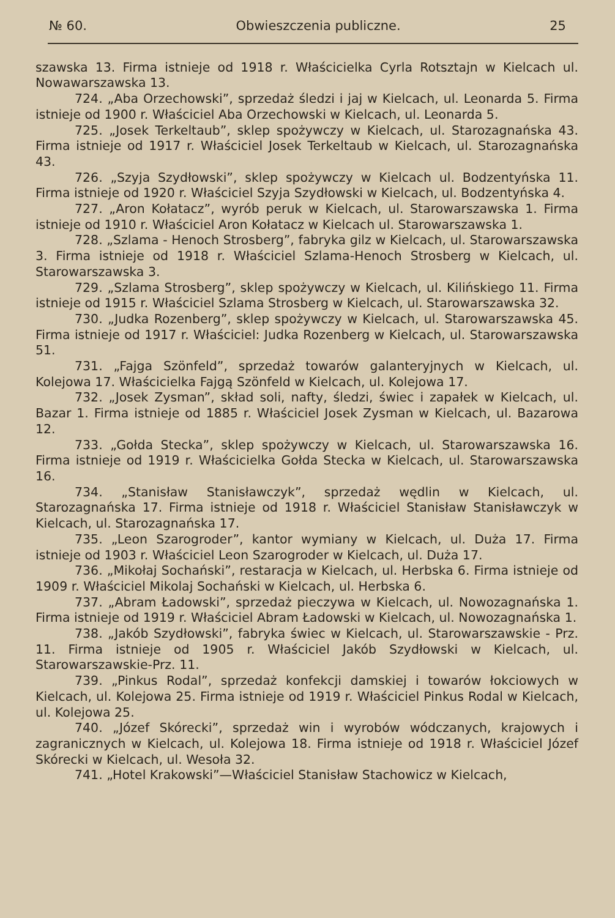№ 60. Obwieszczenia publiczne. 25
szawska 13. Firma istnieje od 1918 r. Właścicielka Cyrla Rotsztajn w Kielcach ul. Nowawarszawska 13.
724. „Aba Orzechowski”, sprzedaż śledzi i jaj w Kielcach, ul. Leonarda 5. Firma istnieje od 1900 r. Właściciel Aba Orzechowski w Kielcach, ul. Leonarda 5.
725. „Josek Terkeltaub”, sklep spożywczy w Kielcach, ul. Starozagnańska 43. Firma istnieje od 1917 r. Właściciel Josek Terkeltaub w Kielcach, ul. Starozagnańska 43.
726. „Szyja Szydłowski”, sklep spożywczy w Kielcach ul. Bodzentyńska 11. Firma istnieje od 1920 r. Właściciel Szyja Szydłowski w Kielcach, ul. Bodzentyńska 4.
727. „Aron Kołatacz”, wyrób peruk w Kielcach, ul. Starowarszawska 1. Firma istnieje od 1910 r. Właściciel Aron Kołatacz w Kielcach ul. Starowarszawska 1.
728. „Szlama - Henoch Strosberg”, fabryka gilz w Kielcach, ul. Starowarszawska 3. Firma istnieje od 1918 r. Właściciel Szlama-Henoch Strosberg w Kielcach, ul. Starowarszawska 3.
729. „Szlama Strosberg”, sklep spożywczy w Kielcach, ul. Kilińskiego 11. Firma istnieje od 1915 r. Właściciel Szlama Strosberg w Kielcach, ul. Starowarszawska 32.
730. „Judka Rozenberg”, sklep spożywczy w Kielcach, ul. Starowarszawska 45. Firma istnieje od 1917 r. Właściciel: Judka Rozenberg w Kielcach, ul. Starowarszawska 51.
731. „Fajga Szönfeld”, sprzedaż towarów galanteryjnych w Kielcach, ul. Kolejowa 17. Właścicielka Fajgą Szönfeld w Kielcach, ul. Kolejowa 17.
732. „Josek Zysman”, skład soli, nafty, śledzi, świec i zapałek w Kielcach, ul. Bazar 1. Firma istnieje od 1885 r. Właściciel Josek Zysman w Kielcach, ul. Bazarowa 12.
733. „Gołda Stecka”, sklep spożywczy w Kielcach, ul. Starowarszawska 16. Firma istnieje od 1919 r. Właścicielka Gołda Stecka w Kielcach, ul. Starowarszawska 16.
734. „Stanisław Stanisławczyk”, sprzedaż wędlin w Kielcach, ul. Starozagnańska 17. Firma istnieje od 1918 r. Właściciel Stanisław Stanisławczyk w Kielcach, ul. Starozagnańska 17.
735. „Leon Szarogroder”, kantor wymiany w Kielcach, ul. Duża 17. Firma istnieje od 1903 r. Właściciel Leon Szarogroder w Kielcach, ul. Duża 17.
736. „Mikołaj Sochański”, restaracja w Kielcach, ul. Herbska 6. Firma istnieje od 1909 r. Właściciel Mikolaj Sochański w Kielcach, ul. Herbska 6.
737. „Abram Ładowski”, sprzedaż pieczywa w Kielcach, ul. Nowozagnańska 1. Firma istnieje od 1919 r. Właściciel Abram Ładowski w Kielcach, ul. Nowozagnańska 1.
738. „Jakób Szydłowski”, fabryka świec w Kielcach, ul. Starowarszawskie - Prz. 11. Firma istnieje od 1905 r. Właściciel Jakób Szydłowski w Kielcach, ul. Starowarszawskie-Prz. 11.
739. „Pinkus Rodal”, sprzedaż konfekcji damskiej i towarów łokciowych w Kielcach, ul. Kolejowa 25. Firma istnieje od 1919 r. Właściciel Pinkus Rodal w Kielcach, ul. Kolejowa 25.
740. „Józef Skórecki”, sprzedaż win i wyrobów wódczanych, krajowych i zagranicznych w Kielcach, ul. Kolejowa 18. Firma istnieje od 1918 r. Właściciel Józef Skórecki w Kielcach, ul. Wesoła 32.
741. „Hotel Krakowski”—Właściciel Stanisław Stachowicz w Kielcach,